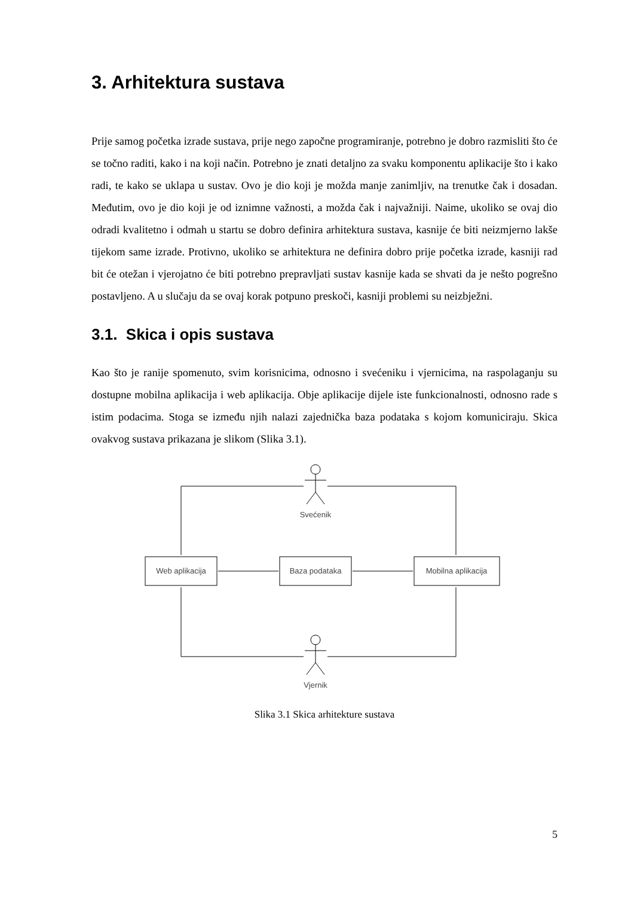3. Arhitektura sustava
Prije samog početka izrade sustava, prije nego započne programiranje, potrebno je dobro razmisliti što će se točno raditi, kako i na koji način. Potrebno je znati detaljno za svaku komponentu aplikacije što i kako radi, te kako se uklapa u sustav. Ovo je dio koji je možda manje zanimljiv, na trenutke čak i dosadan. Međutim, ovo je dio koji je od iznimne važnosti, a možda čak i najvažniji. Naime, ukoliko se ovaj dio odradi kvalitetno i odmah u startu se dobro definira arhitektura sustava, kasnije će biti neizmjerno lakše tijekom same izrade. Protivno, ukoliko se arhitektura ne definira dobro prije početka izrade, kasniji rad bit će otežan i vjerojatno će biti potrebno prepravljati sustav kasnije kada se shvati da je nešto pogrešno postavljeno. A u slučaju da se ovaj korak potpuno preskoči, kasniji problemi su neizbježni.
3.1. Skica i opis sustava
Kao što je ranije spomenuto, svim korisnicima, odnosno i svećeniku i vjernicima, na raspolaganju su dostupne mobilna aplikacija i web aplikacija. Obje aplikacije dijele iste funkcionalnosti, odnosno rade s istim podacima. Stoga se između njih nalazi zajednička baza podataka s kojom komuniciraju. Skica ovakvog sustava prikazana je slikom (Slika 3.1).
Svećenik
Web aplikacija
Baza podataka
Mobilna aplikacija
Vjernik
Slika 3.1 Skica arhitekture sustava
5